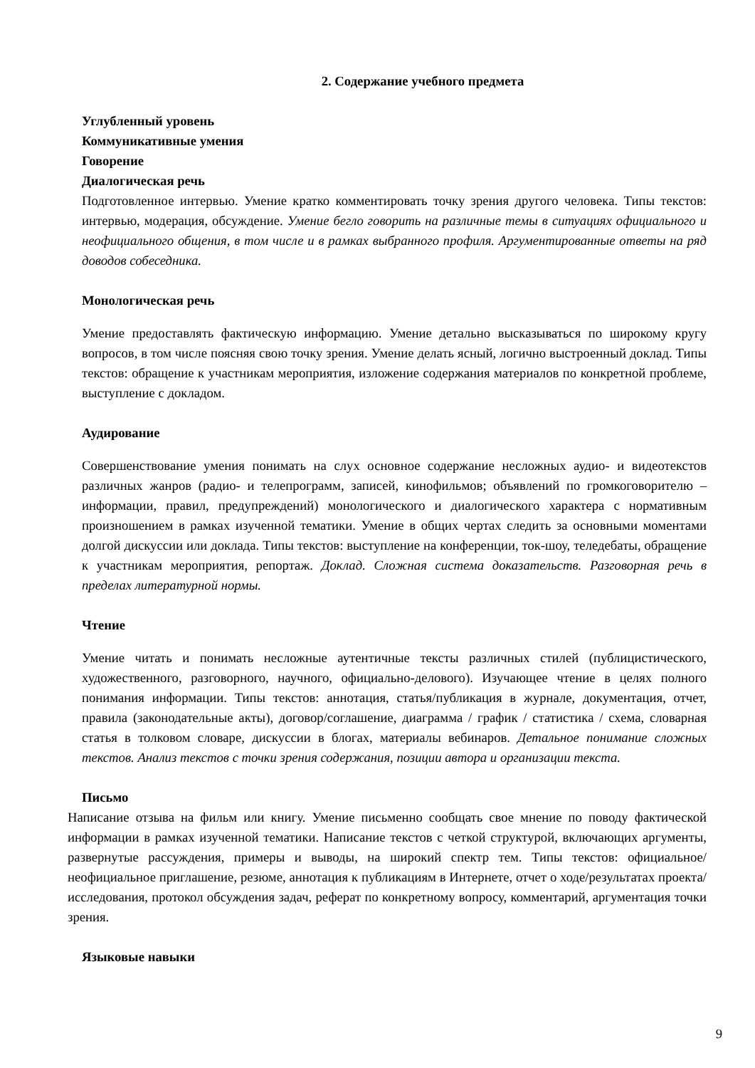2. Содержание учебного предмета
Углубленный уровень
Коммуникативные умения
Говорение
Диалогическая речь
Подготовленное интервью. Умение кратко комментировать точку зрения другого человека. Типы текстов: интервью, модерация, обсуждение. Умение бегло говорить на различные темы в ситуациях официального и неофициального общения, в том числе и в рамках выбранного профиля. Аргументированные ответы на ряд доводов собеседника.
Монологическая речь
Умение предоставлять фактическую информацию. Умение детально высказываться по широкому кругу вопросов, в том числе поясняя свою точку зрения. Умение делать ясный, логично выстроенный доклад. Типы текстов: обращение к участникам мероприятия, изложение содержания материалов по конкретной проблеме, выступление с докладом.
Аудирование
Совершенствование умения понимать на слух основное содержание несложных аудио- и видеотекстов различных жанров (радио- и телепрограмм, записей, кинофильмов; объявлений по громкоговорителю – информации, правил, предупреждений) монологического и диалогического характера с нормативным произношением в рамках изученной тематики. Умение в общих чертах следить за основными моментами долгой дискуссии или доклада. Типы текстов: выступление на конференции, ток-шоу, теледебаты, обращение к участникам мероприятия, репортаж. Доклад. Сложная система доказательств. Разговорная речь в пределах литературной нормы.
Чтение
Умение читать и понимать несложные аутентичные тексты различных стилей (публицистического, художественного, разговорного, научного, официально-делового). Изучающее чтение в целях полного понимания информации. Типы текстов: аннотация, статья/публикация в журнале, документация, отчет, правила (законодательные акты), договор/соглашение, диаграмма / график / статистика / схема, словарная статья в толковом словаре, дискуссии в блогах, материалы вебинаров. Детальное понимание сложных текстов. Анализ текстов с точки зрения содержания, позиции автора и организации текста.
Письмо
Написание отзыва на фильм или книгу. Умение письменно сообщать свое мнение по поводу фактической информации в рамках изученной тематики. Написание текстов с четкой структурой, включающих аргументы, развернутые рассуждения, примеры и выводы, на широкий спектр тем. Типы текстов: официальное/неофициальное приглашение, резюме, аннотация к публикациям в Интернете, отчет о ходе/результатах проекта/исследования, протокол обсуждения задач, реферат по конкретному вопросу, комментарий, аргументация точки зрения.
Языковые навыки
9